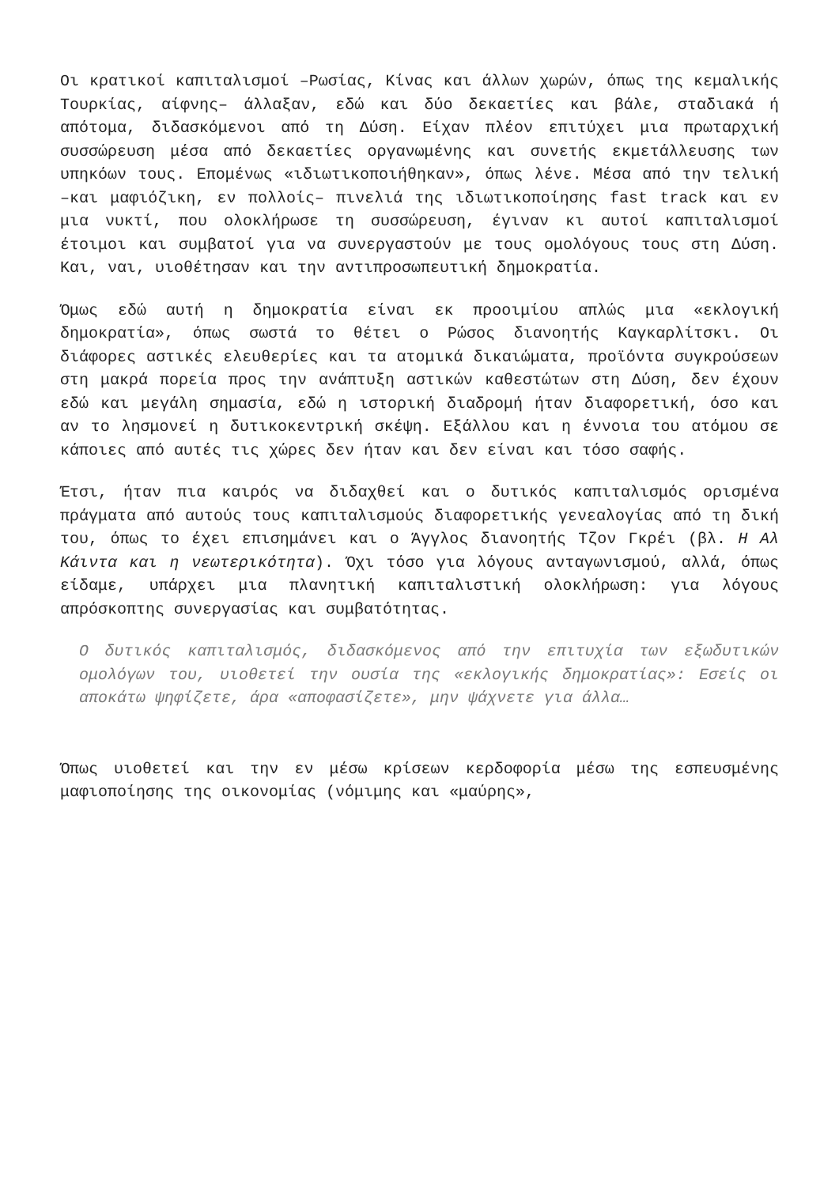Οι κρατικοί καπιταλισμοί –Ρωσίας, Κίνας και άλλων χωρών, όπως της κεμαλικής Τουρκίας, αίφνης– άλλαξαν, εδώ και δύο δεκαετίες και βάλε, σταδιακά ή απότομα, διδασκόμενοι από τη Δύση. Είχαν πλέον επιτύχει μια πρωταρχική συσσώρευση μέσα από δεκαετίες οργανωμένης και συνετής εκμετάλλευσης των υπηκόων τους. Επομένως «ιδιωτικοποιήθηκαν», όπως λένε. Μέσα από την τελική –και μαφιόζικη, εν πολλοίς– πινελιά της ιδιωτικοποίησης fast track και εν μια νυκτί, που ολοκλήρωσε τη συσσώρευση, έγιναν κι αυτοί καπιταλισμοί έτοιμοι και συμβατοί για να συνεργαστούν με τους ομολόγους τους στη Δύση. Και, ναι, υιοθέτησαν και την αντιπροσωπευτική δημοκρατία.
Όμως εδώ αυτή η δημοκρατία είναι εκ προοιμίου απλώς μια «εκλογική δημοκρατία», όπως σωστά το θέτει ο Ρώσος διανοητής Καγκαρλίτσκι. Οι διάφορες αστικές ελευθερίες και τα ατομικά δικαιώματα, προϊόντα συγκρούσεων στη μακρά πορεία προς την ανάπτυξη αστικών καθεστώτων στη Δύση, δεν έχουν εδώ και μεγάλη σημασία, εδώ η ιστορική διαδρομή ήταν διαφορετική, όσο και αν το λησμονεί η δυτικοκεντρική σκέψη. Εξάλλου και η έννοια του ατόμου σε κάποιες από αυτές τις χώρες δεν ήταν και δεν είναι και τόσο σαφής.
Έτσι, ήταν πια καιρός να διδαχθεί και ο δυτικός καπιταλισμός ορισμένα πράγματα από αυτούς τους καπιταλισμούς διαφορετικής γενεαλογίας από τη δική του, όπως το έχει επισημάνει και ο Άγγλος διανοητής Τζον Γκρέι (βλ. Η Αλ Κάιντα και η νεωτερικότητα). Όχι τόσο για λόγους ανταγωνισμού, αλλά, όπως είδαμε, υπάρχει μια πλανητική καπιταλιστική ολοκλήρωση: για λόγους απρόσκοπτης συνεργασίας και συμβατότητας.
Ο δυτικός καπιταλισμός, διδασκόμενος από την επιτυχία των εξωδυτικών ομολόγων του, υιοθετεί την ουσία της «εκλογικής δημοκρατίας»: Εσείς οι αποκάτω ψηφίζετε, άρα «αποφασίζετε», μην ψάχνετε για άλλα…
Όπως υιοθετεί και την εν μέσω κρίσεων κερδοφορία μέσω της εσπευσμένης μαφιοποίησης της οικονομίας (νόμιμης και «μαύρης»,